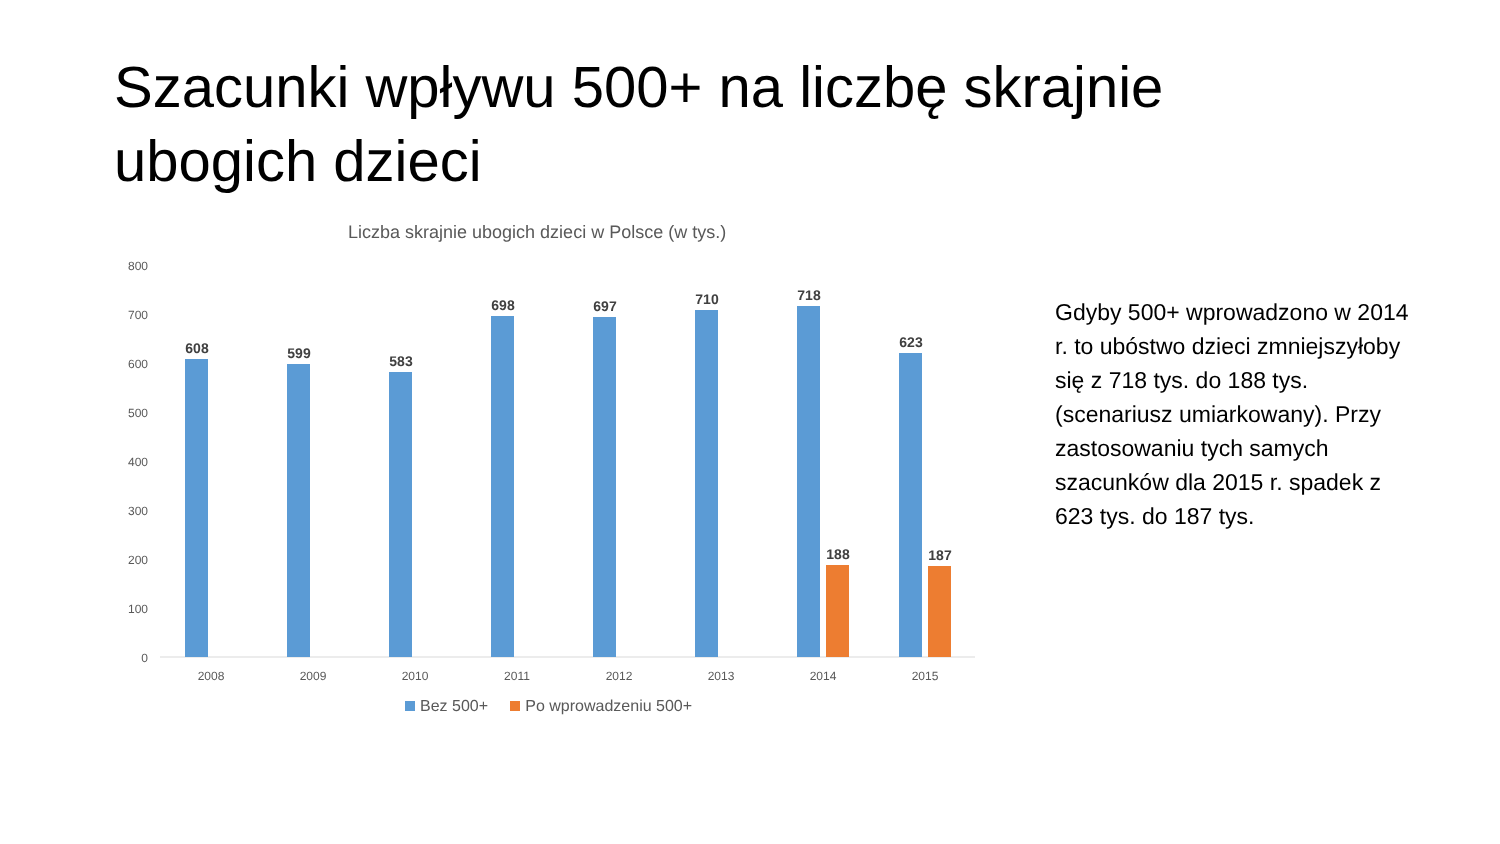Szacunki wpływu 500+ na liczbę skrajnie ubogich dzieci
Liczba skrajnie ubogich dzieci w Polsce (w tys.)
800
700
600
500
400
300
200
100
0
608
599
583
698
697
710
718
623
188
187
2008
2009
2010
2011
2012
2013
2014
2015
Bez 500+ Po wprowadzeniu 500+
Gdyby 500+ wprowadzono w 2014 r. to ubóstwo dzieci zmniejszyłoby się z 718 tys. do 188 tys. (scenariusz umiarkowany). Przy zastosowaniu tych samych szacunków dla 2015 r. spadek z 623 tys. do 187 tys.